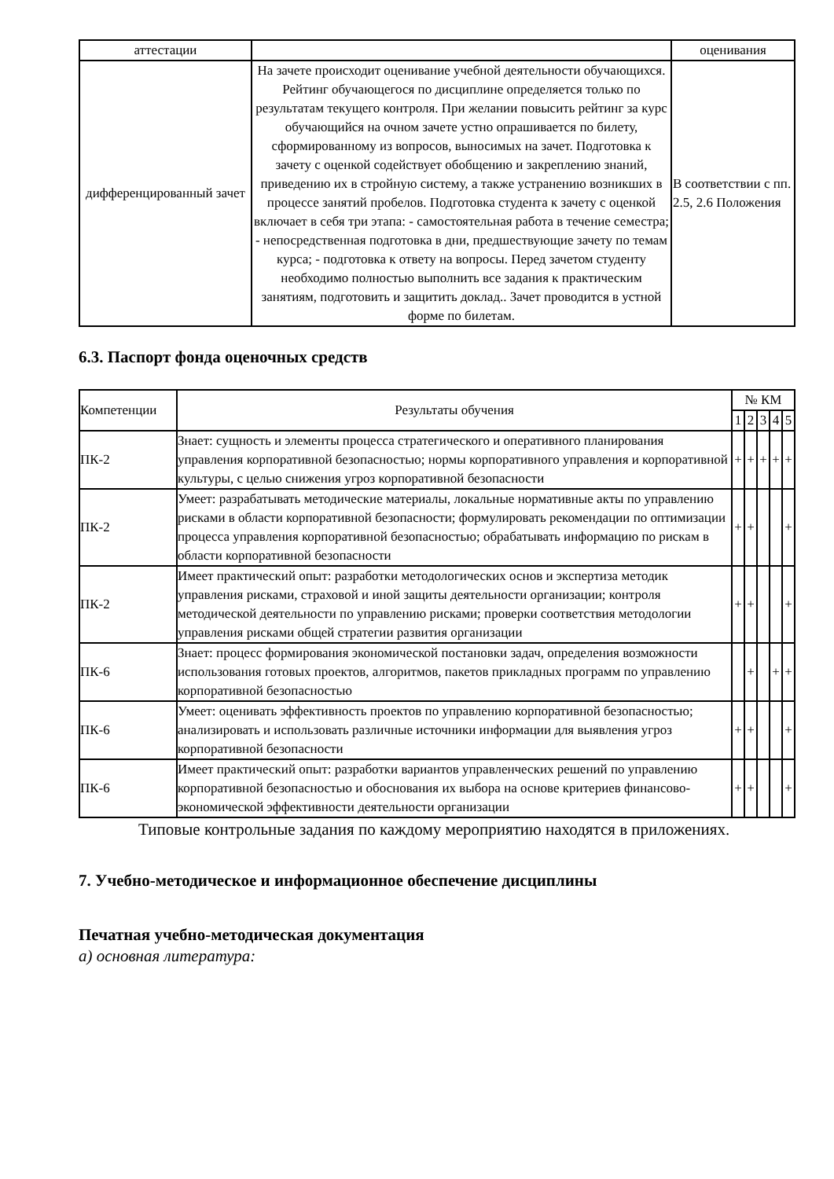| аттестации | | оценивания |
| дифференцированный зачет | На зачете происходит оценивание учебной деятельности обучающихся. Рейтинг обучающегося по дисциплине определяется только по результатам текущего контроля. При желании повысить рейтинг за курс обучающийся на очном зачете устно опрашивается по билету, сформированному из вопросов, выносимых на зачет. Подготовка к зачету с оценкой содействует обобщению и закреплению знаний, приведению их в стройную систему, а также устранению возникших в процессе занятий пробелов. Подготовка студента к зачету с оценкой включает в себя три этапа: - самостоятельная работа в течение семестра; - непосредственная подготовка в дни, предшествующие зачету по темам курса; - подготовка к ответу на вопросы. Перед зачетом студенту необходимо полностью выполнить все задания к практическим занятиям, подготовить и защитить доклад.. Зачет проводится в устной форме по билетам. | В соответствии с пп. 2.5, 2.6 Положения |
6.3. Паспорт фонда оценочных средств
| Компетенции | Результаты обучения | № КМ | | | | |
| | | 1 | 2 | 3 | 4 | 5 |
| ПК-2 | Знает: сущность и элементы процесса стратегического и оперативного планирования управления корпоративной безопасностью; нормы корпоративного управления и корпоративной культуры, с целью снижения угроз корпоративной безопасности | + | + | + | + | + |
| ПК-2 | Умеет: разрабатывать методические материалы, локальные нормативные акты по управлению рисками в области корпоративной безопасности; формулировать рекомендации по оптимизации процесса управления корпоративной безопасностью; обрабатывать информацию по рискам в области корпоративной безопасности | + | + | | | + |
| ПК-2 | Имеет практический опыт: разработки методологических основ и экспертиза методик управления рисками, страховой и иной защиты деятельности организации; контроля методической деятельности по управлению рисками; проверки соответствия методологии управления рисками общей стратегии развития организации | + | + | | | + |
| ПК-6 | Знает: процесс формирования экономической постановки задач, определения возможности использования готовых проектов, алгоритмов, пакетов прикладных программ по управлению корпоративной безопасностью | | + | | + | + |
| ПК-6 | Умеет: оценивать эффективность проектов по управлению корпоративной безопасностью; анализировать и использовать различные источники информации для выявления угроз корпоративной безопасности | + | + | | | + |
| ПК-6 | Имеет практический опыт: разработки вариантов управленческих решений по управлению корпоративной безопасностью и обоснования их выбора на основе критериев финансово-экономической эффективности деятельности организации | + | + | | | + |
Типовые контрольные задания по каждому мероприятию находятся в приложениях.
7. Учебно-методическое и информационное обеспечение дисциплины
Печатная учебно-методическая документация
а) основная литература: